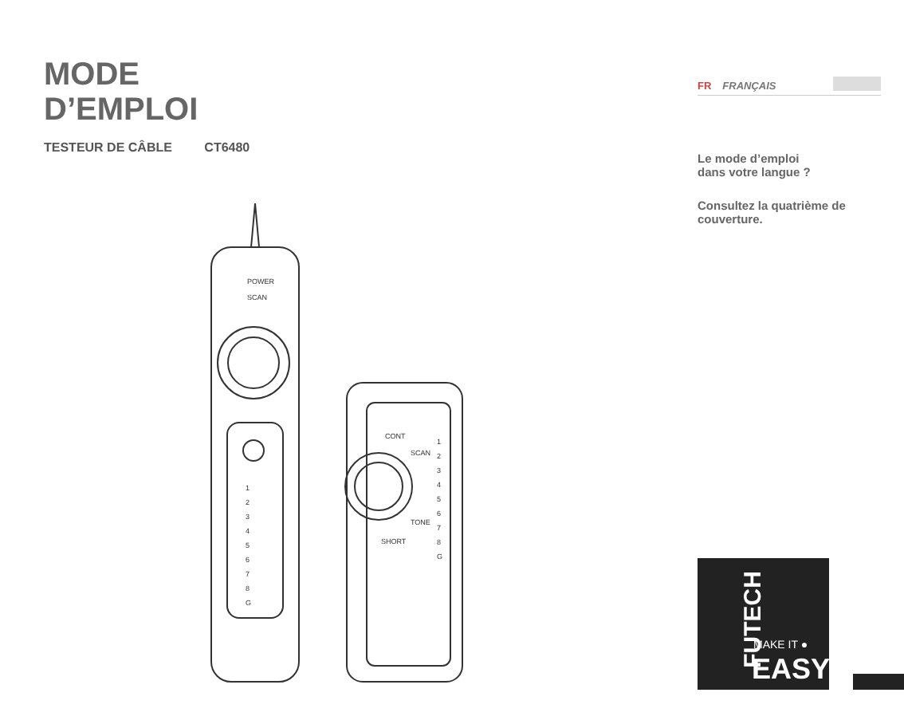MODE
D’EMPLOI
TESTEUR DE CÂBLE CT6480
POWER
SCAN
1
2
3
4
5
6
7
8
G
CONT
SCAN
TONE
SHORT
1
2
3
4
5
6
7
8
G
FR FRANÇAIS
Le mode d’emploi
dans votre langue ?
Consultez la quatrième de couverture.
FUTECH
MAKE IT ●
EASY